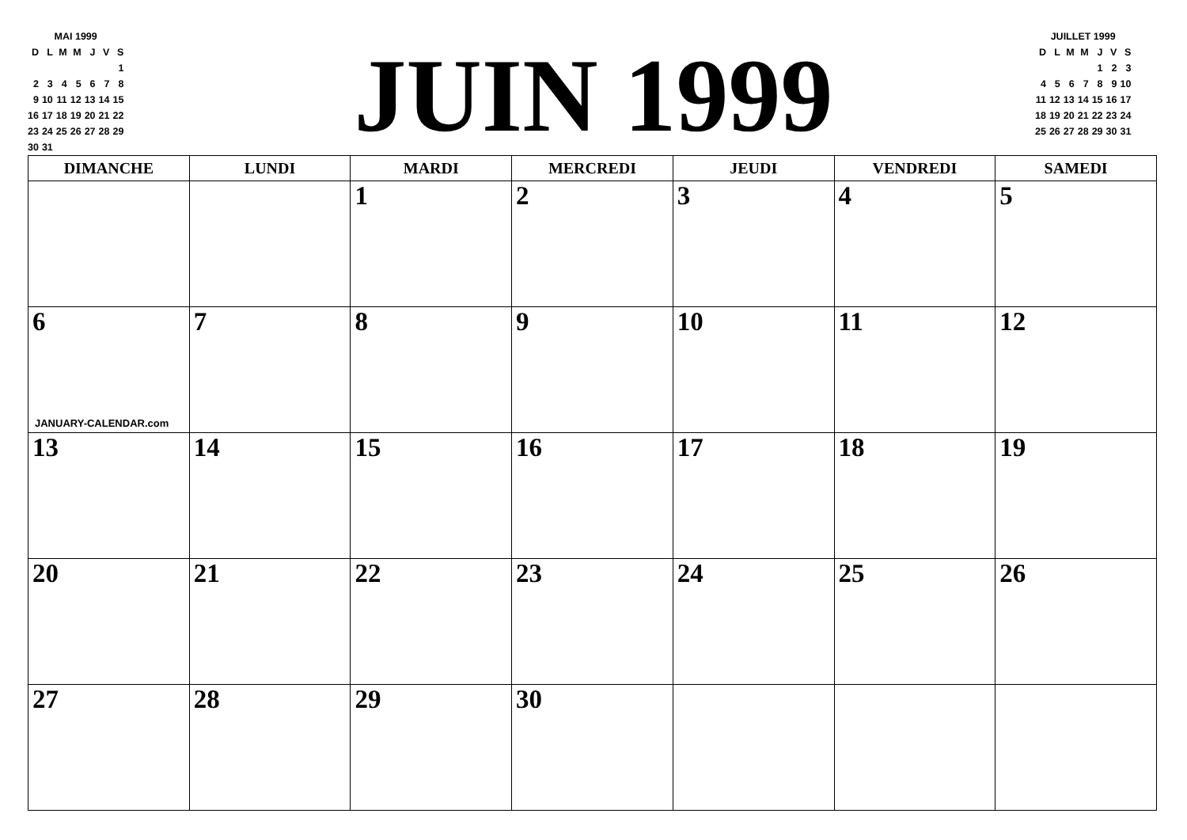| MAI 1999 | | | | | | |
| D | L | M | M | J | V | S |
| | | | | | | 1 |
| 2 | 3 | 4 | 5 | 6 | 7 | 8 |
| 9 | 10 | 11 | 12 | 13 | 14 | 15 |
| 16 | 17 | 18 | 19 | 20 | 21 | 22 |
| 23 | 24 | 25 | 26 | 27 | 28 | 29 |
| 30 | 31 | | | | | |
JUIN 1999
| JUILLET 1999 | | | | | | |
| D | L | M | M | J | V | S |
| | | | | 1 | 2 | 3 |
| 4 | 5 | 6 | 7 | 8 | 9 | 10 |
| 11 | 12 | 13 | 14 | 15 | 16 | 17 |
| 18 | 19 | 20 | 21 | 22 | 23 | 24 |
| 25 | 26 | 27 | 28 | 29 | 30 | 31 |
| DIMANCHE | LUNDI | MARDI | MERCREDI | JEUDI | VENDREDI | SAMEDI |
| --- | --- | --- | --- | --- | --- | --- |
| | | 1 | 2 | 3 | 4 | 5 |
| 6 JANUARY-CALENDAR.com | 7 | 8 | 9 | 10 | 11 | 12 |
| 13 | 14 | 15 | 16 | 17 | 18 | 19 |
| 20 | 21 | 22 | 23 | 24 | 25 | 26 |
| 27 | 28 | 29 | 30 | | | |